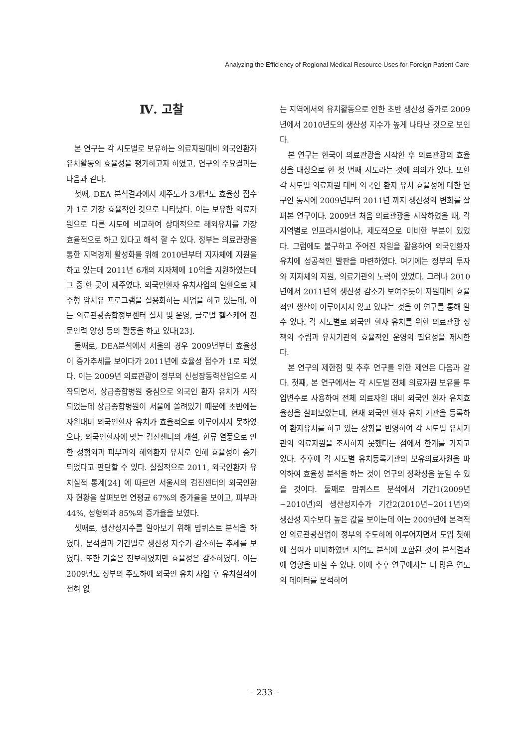Analyzing the Efficiency of Regional Medical Resource Uses for Foreign Patient Care
Ⅳ. 고찰
본 연구는 각 시도별로 보유하는 의료자원대비 외국인환자 유치활동의 효율성을 평가하고자 하였고, 연구의 주요결과는 다음과 같다.
첫째, DEA 분석결과에서 제주도가 3개년도 효율성 점수가 1로 가장 효율적인 것으로 나타났다. 이는 보유한 의료자원으로 다른 시도에 비교하여 상대적으로 해외유치를 가장 효율적으로 하고 있다고 해석 할 수 있다. 정부는 의료관광을 통한 지역경제 활성화를 위해 2010년부터 지자체에 지원을 하고 있는데 2011년 6개의 지자체에 10억을 지원하였는데 그 중 한 곳이 제주였다. 외국인환자 유치사업의 일환으로 제주형 암치유 프로그램을 실용화하는 사업을 하고 있는데, 이는 의료관광종합정보센터 설치 및 운영, 글로벌 헬스케어 전문인력 양성 등의 활동을 하고 있다[23].
둘째로, DEA분석에서 서울의 경우 2009년부터 효율성이 증가추세를 보이다가 2011년에 효율성 점수가 1로 되었다. 이는 2009년 의료관광이 정부의 신성장동력산업으로 시작되면서, 상급종합병원 중심으로 외국인 환자 유치가 시작되었는데 상급종합병원이 서울에 쏠려있기 때문에 초반에는 자원대비 외국인환자 유치가 효율적으로 이루어지지 못하였으나, 외국인환자에 맞는 검진센터의 개설, 한류 열풍으로 인한 성형외과 피부과의 해외환자 유치로 인해 효율성이 증가되었다고 판단할 수 있다. 실질적으로 2011, 외국인환자 유치실적 통계[24] 에 따르면 서울시의 검진센터의 외국인환자 현황을 살펴보면 연평균 67%의 증가율을 보이고, 피부과 44%, 성형외과 85%의 증가율을 보였다.
셋째로, 생산성지수를 알아보기 위해 맘퀴스트 분석을 하였다. 분석결과 기간별로 생산성 지수가 감소하는 추세를 보였다. 또한 기술은 진보하였지만 효율성은 감소하였다. 이는 2009년도 정부의 주도하에 외국인 유치 사업 후 유치실적이 전혀 없
는 지역에서의 유치활동으로 인한 초반 생산성 증가로 2009년에서 2010년도의 생산성 지수가 높게 나타난 것으로 보인다.
본 연구는 한국이 의료관광을 시작한 후 의료관광의 효율성을 대상으로 한 첫 번째 시도라는 것에 의의가 있다. 또한 각 시도별 의료자원 대비 외국인 환자 유치 효율성에 대한 연구인 동시에 2009년부터 2011년 까지 생산성의 변화를 살펴본 연구이다. 2009년 처음 의료관광을 시작하였을 때, 각 지역별로 인프라시설이나, 제도적으로 미비한 부분이 있었다. 그럼에도 불구하고 주어진 자원을 활용하여 외국인환자 유치에 성공적인 발판을 마련하였다. 여기에는 정부의 투자와 지자체의 지원, 의료기관의 노력이 있었다. 그러나 2010년에서 2011년의 생산성 감소가 보여주듯이 자원대비 효율적인 생산이 이루어지지 않고 있다는 것을 이 연구를 통해 알 수 있다. 각 시도별로 외국인 환자 유치를 위한 의료관광 정책의 수립과 유치기관의 효율적인 운영의 필요성을 제시한다.
본 연구의 제한점 및 추후 연구를 위한 제언은 다음과 같다. 첫째, 본 연구에서는 각 시도별 전체 의료자원 보유를 투입변수로 사용하여 전체 의료자원 대비 외국인 환자 유치효율성을 살펴보았는데, 현재 외국인 환자 유치 기관을 등록하여 환자유치를 하고 있는 상황을 반영하여 각 시도별 유치기관의 의료자원을 조사하지 못했다는 점에서 한계를 가지고 있다. 추후에 각 시도별 유치등록기관의 보유의료자원을 파악하여 효율성 분석을 하는 것이 연구의 정확성을 높일 수 있을 것이다. 둘째로 맘퀴스트 분석에서 기간1(2009년~2010년)의 생산성지수가 기간2(2010년~2011년)의 생산성 지수보다 높은 값을 보이는데 이는 2009년에 본격적인 의료관광산업이 정부의 주도하에 이루어지면서 도입 첫해에 참여가 미비하였던 지역도 분석에 포함된 것이 분석결과에 영향을 미칠 수 있다. 이에 추후 연구에서는 더 많은 연도의 데이터를 분석하여
– 233 –